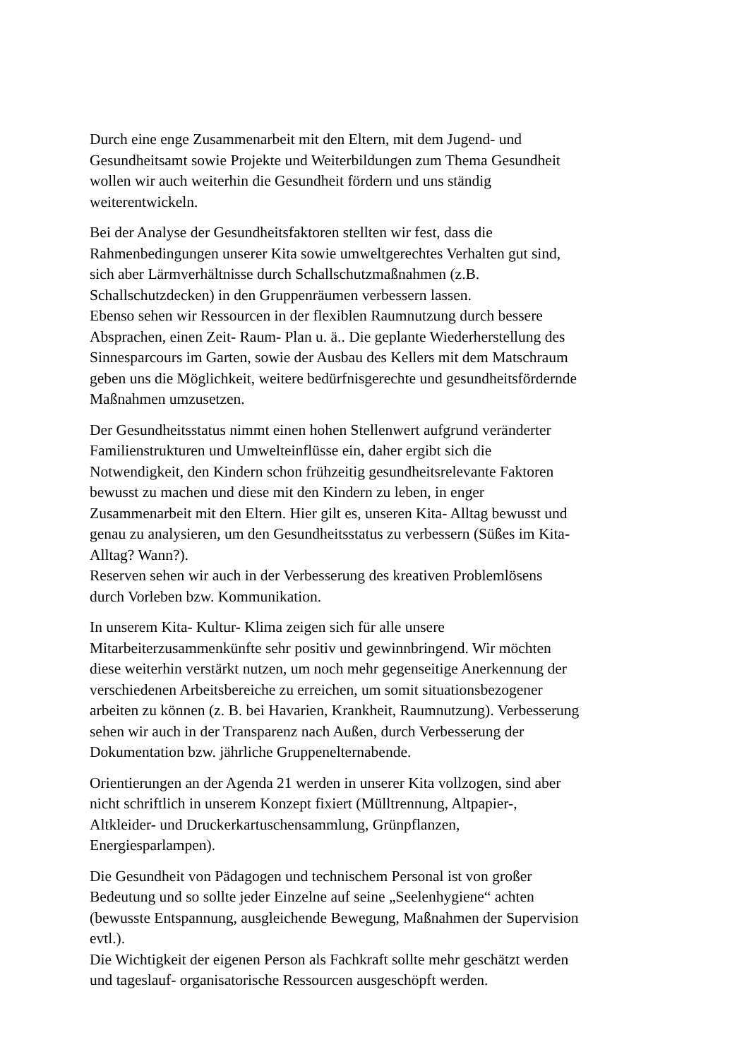Durch eine enge Zusammenarbeit mit den Eltern, mit dem Jugend- und
Gesundheitsamt sowie Projekte und Weiterbildungen zum Thema Gesundheit
wollen wir auch weiterhin die Gesundheit fördern und uns ständig
weiterentwickeln.
Bei der Analyse der Gesundheitsfaktoren stellten wir fest, dass die
Rahmenbedingungen unserer Kita sowie umweltgerechtes Verhalten gut sind,
sich aber Lärmverhältnisse durch Schallschutzmaßnahmen (z.B.
Schallschutzdecken) in den Gruppenräumen verbessern lassen.
Ebenso sehen wir Ressourcen in der flexiblen Raumnutzung durch bessere
Absprachen, einen Zeit- Raum- Plan u. ä.. Die geplante Wiederherstellung des
Sinnesparcours im Garten, sowie der Ausbau des Kellers mit dem Matschraum
geben uns die Möglichkeit, weitere bedürfnisgerechte und gesundheitsfördernde
Maßnahmen umzusetzen.
Der Gesundheitsstatus nimmt einen hohen Stellenwert aufgrund veränderter
Familienstrukturen und Umwelteinflüsse ein, daher ergibt sich die
Notwendigkeit, den Kindern schon frühzeitig gesundheitsrelevante Faktoren
bewusst zu machen und diese mit den Kindern zu leben, in enger
Zusammenarbeit mit den Eltern. Hier gilt es, unseren Kita- Alltag bewusst und
genau zu analysieren, um den Gesundheitsstatus zu verbessern (Süßes im Kita-
Alltag? Wann?).
Reserven sehen wir auch in der Verbesserung des kreativen Problemlösens
durch Vorleben bzw. Kommunikation.
In unserem Kita- Kultur- Klima zeigen sich für alle unsere
Mitarbeiterzusammenkünfte sehr positiv und gewinnbringend. Wir möchten
diese weiterhin verstärkt nutzen, um noch mehr gegenseitige Anerkennung der
verschiedenen Arbeitsbereiche zu erreichen, um somit situationsbezogener
arbeiten zu können (z. B. bei Havarien, Krankheit, Raumnutzung). Verbesserung
sehen wir auch in der Transparenz nach Außen, durch Verbesserung der
Dokumentation bzw. jährliche Gruppenelternabende.
Orientierungen an der Agenda 21 werden in unserer Kita vollzogen, sind aber
nicht schriftlich in unserem Konzept fixiert (Mülltrennung, Altpapier-,
Altkleider- und Druckerkartuschensammlung, Grünpflanzen,
Energiesparlampen).
Die Gesundheit von Pädagogen und technischem Personal ist von großer
Bedeutung und so sollte jeder Einzelne auf seine „Seelenhygiene“ achten
(bewusste Entspannung, ausgleichende Bewegung, Maßnahmen der Supervision
evtl.).
Die Wichtigkeit der eigenen Person als Fachkraft sollte mehr geschätzt werden
und tageslauf- organisatorische Ressourcen ausgeschöpft werden.